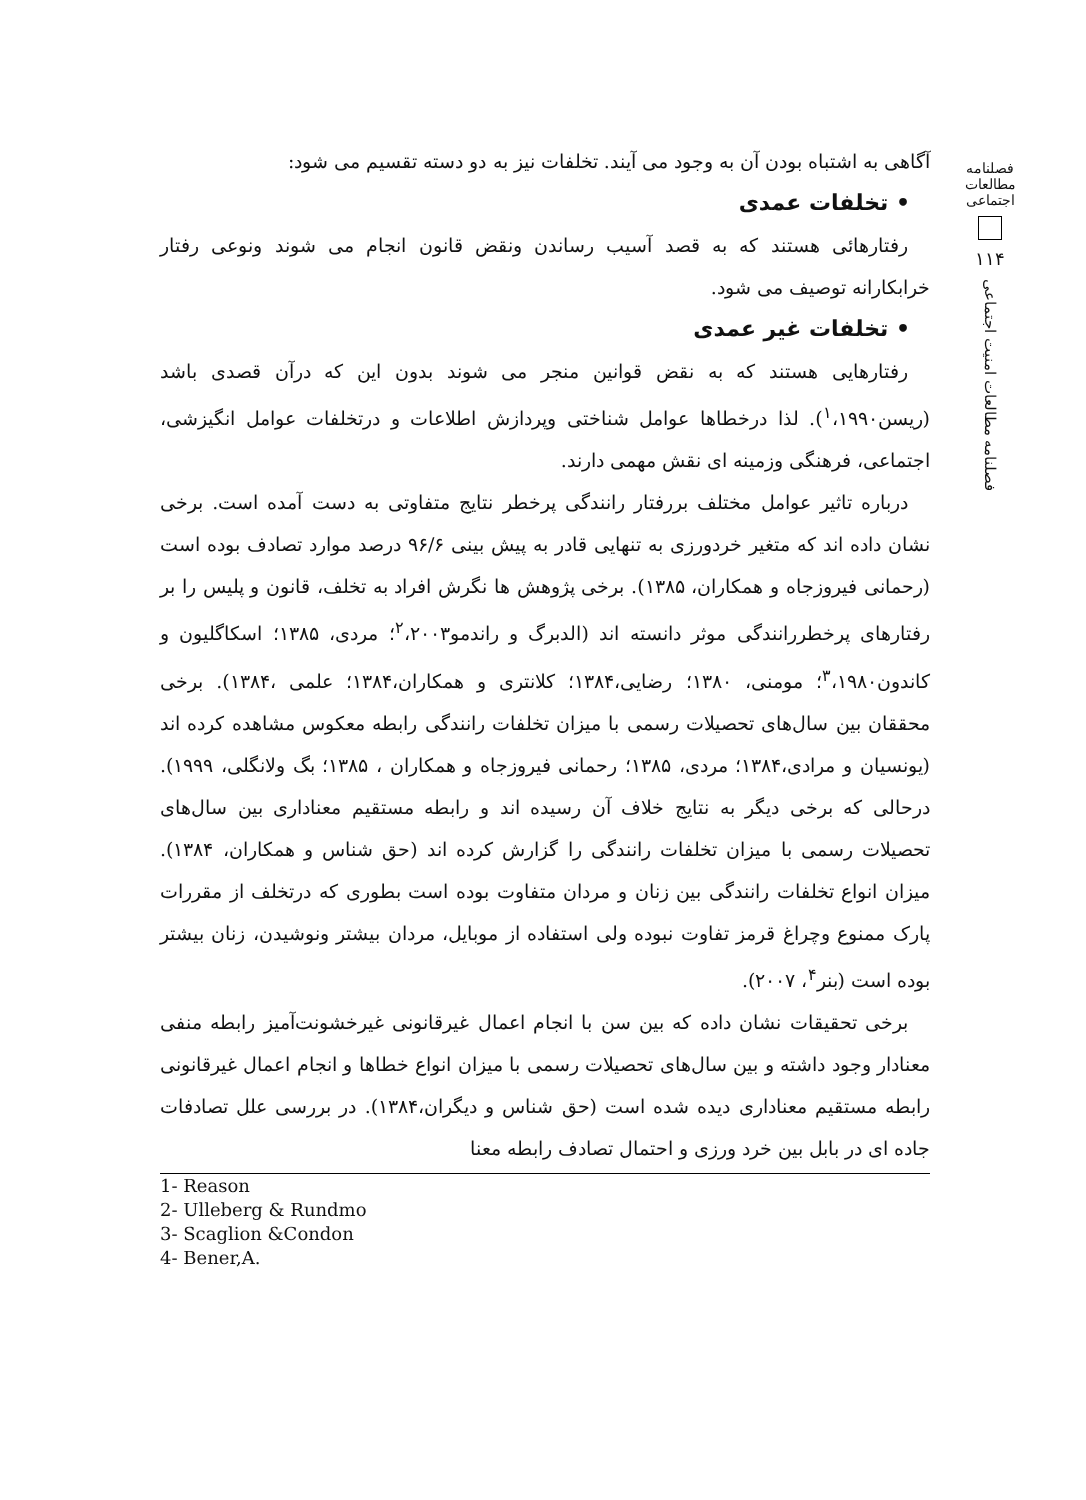فصلنامه مطالعات اجتماعی
۱۱۴
فصلنامه مطالعات امنیت اجتماعی
آگاهی به اشتباه بودن آن به وجود می آیند. تخلفات نیز به دو دسته تقسیم می شود:
• تخلفات عمدی
رفتارهائی هستند که به قصد آسیب رساندن ونقض قانون انجام می شوند ونوعی رفتار خرابکارانه توصیف می شود.
• تخلفات غیر عمدی
رفتارهایی هستند که به نقض قوانین منجر می شوند بدون این که درآن قصدی باشد (ریسن<sup>۱</sup>،۱۹۹۰). لذا درخطاها عوامل شناختی وپردازش اطلاعات و درتخلفات عوامل انگیزشی، اجتماعی، فرهنگی وزمینه ای نقش مهمی دارند.
درباره تاثیر عوامل مختلف بررفتار رانندگی پرخطر نتایج متفاوتی به دست آمده است. برخی نشان داده اند که متغیر خردورزی به تنهایی قادر به پیش بینی ۹۶/۶ درصد موارد تصادف بوده است (رحمانی فیروزجاه و همکاران، ۱۳۸۵). برخی پژوهش ها نگرش افراد به تخلف، قانون و پلیس را بر رفتارهای پرخطررانندگی موثر دانسته اند (الدبرگ و راندمو<sup>۲</sup>،۲۰۰۳؛ مردی، ۱۳۸۵؛ اسکاگلیون و کاندون<sup>۳</sup>،۱۹۸۰؛ مومنی، ۱۳۸۰؛ رضایی،۱۳۸۴؛ کلانتری و همکاران،۱۳۸۴؛ علمی ،۱۳۸۴). برخی محققان بین سال‌های تحصیلات رسمی با میزان تخلفات رانندگی رابطه معکوس مشاهده کرده اند (یونسیان و مرادی،۱۳۸۴؛ مردی، ۱۳۸۵؛ رحمانی فیروزجاه و همکاران ، ۱۳۸۵؛ بگ ولانگلی، ۱۹۹۹). درحالی که برخی دیگر به نتایج خلاف آن رسیده اند و رابطه مستقیم معناداری بین سال‌های تحصیلات رسمی با میزان تخلفات رانندگی را گزارش کرده اند (حق شناس و همکاران، ۱۳۸۴). میزان انواع تخلفات رانندگی بین زنان و مردان متفاوت بوده است بطوری که درتخلف از مقررات پارک ممنوع وچراغ قرمز تفاوت نبوده ولی استفاده از موبایل، مردان بیشتر ونوشیدن، زنان بیشتر بوده است (بنر<sup>۴</sup>، ۲۰۰۷).
برخی تحقیقات نشان داده که بین سن با انجام اعمال غیرقانونی غیرخشونت‌آمیز رابطه منفی معنادار وجود داشته و بین سال‌های تحصیلات رسمی با میزان انواع خطاها و انجام اعمال غیرقانونی رابطه مستقیم معناداری دیده شده است (حق شناس و دیگران،۱۳۸۴). در بررسی علل تصادفات جاده ای در بابل بین خرد ورزی و احتمال تصادف رابطه معنا
1- Reason
2- Ulleberg & Rundmo
3- Scaglion &Condon
4- Bener,A.